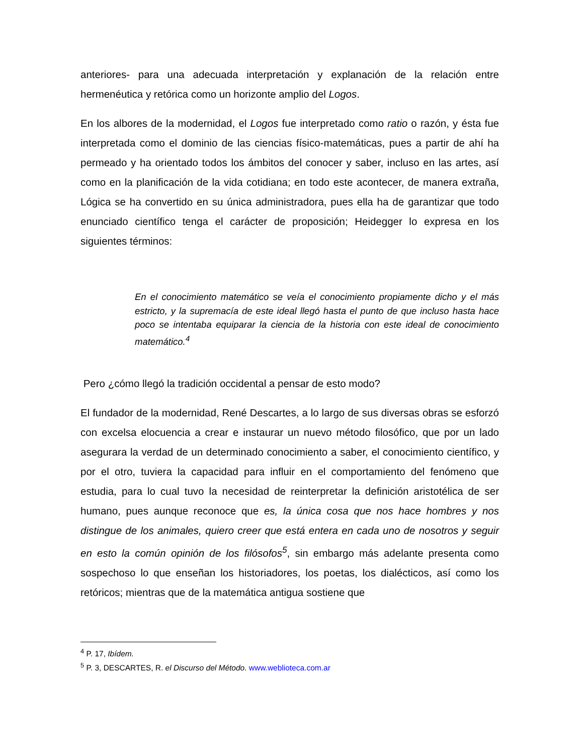anteriores- para una adecuada interpretación y explanación de la relación entre hermenéutica y retórica como un horizonte amplio del Logos.
En los albores de la modernidad, el Logos fue interpretado como ratio o razón, y ésta fue interpretada como el dominio de las ciencias físico-matemáticas, pues a partir de ahí ha permeado y ha orientado todos los ámbitos del conocer y saber, incluso en las artes, así como en la planificación de la vida cotidiana; en todo este acontecer, de manera extraña, Lógica se ha convertido en su única administradora, pues ella ha de garantizar que todo enunciado científico tenga el carácter de proposición; Heidegger lo expresa en los siguientes términos:
En el conocimiento matemático se veía el conocimiento propiamente dicho y el más estricto, y la supremacía de este ideal llegó hasta el punto de que incluso hasta hace poco se intentaba equiparar la ciencia de la historia con este ideal de conocimiento matemático.<sup>4</sup>
Pero ¿cómo llegó la tradición occidental a pensar de esto modo?
El fundador de la modernidad, René Descartes, a lo largo de sus diversas obras se esforzó con excelsa elocuencia a crear e instaurar un nuevo método filosófico, que por un lado asegurara la verdad de un determinado conocimiento a saber, el conocimiento científico, y por el otro, tuviera la capacidad para influir en el comportamiento del fenómeno que estudia, para lo cual tuvo la necesidad de reinterpretar la definición aristotélica de ser humano, pues aunque reconoce que es, la única cosa que nos hace hombres y nos distingue de los animales, quiero creer que está entera en cada uno de nosotros y seguir en esto la común opinión de los filósofos<sup>5</sup>, sin embargo más adelante presenta como sospechoso lo que enseñan los historiadores, los poetas, los dialécticos, así como los retóricos; mientras que de la matemática antigua sostiene que
<sup>4</sup> P. 17, Ibídem.
<sup>5</sup> P. 3, DESCARTES, R. el Discurso del Método. www.weblioteca.com.ar